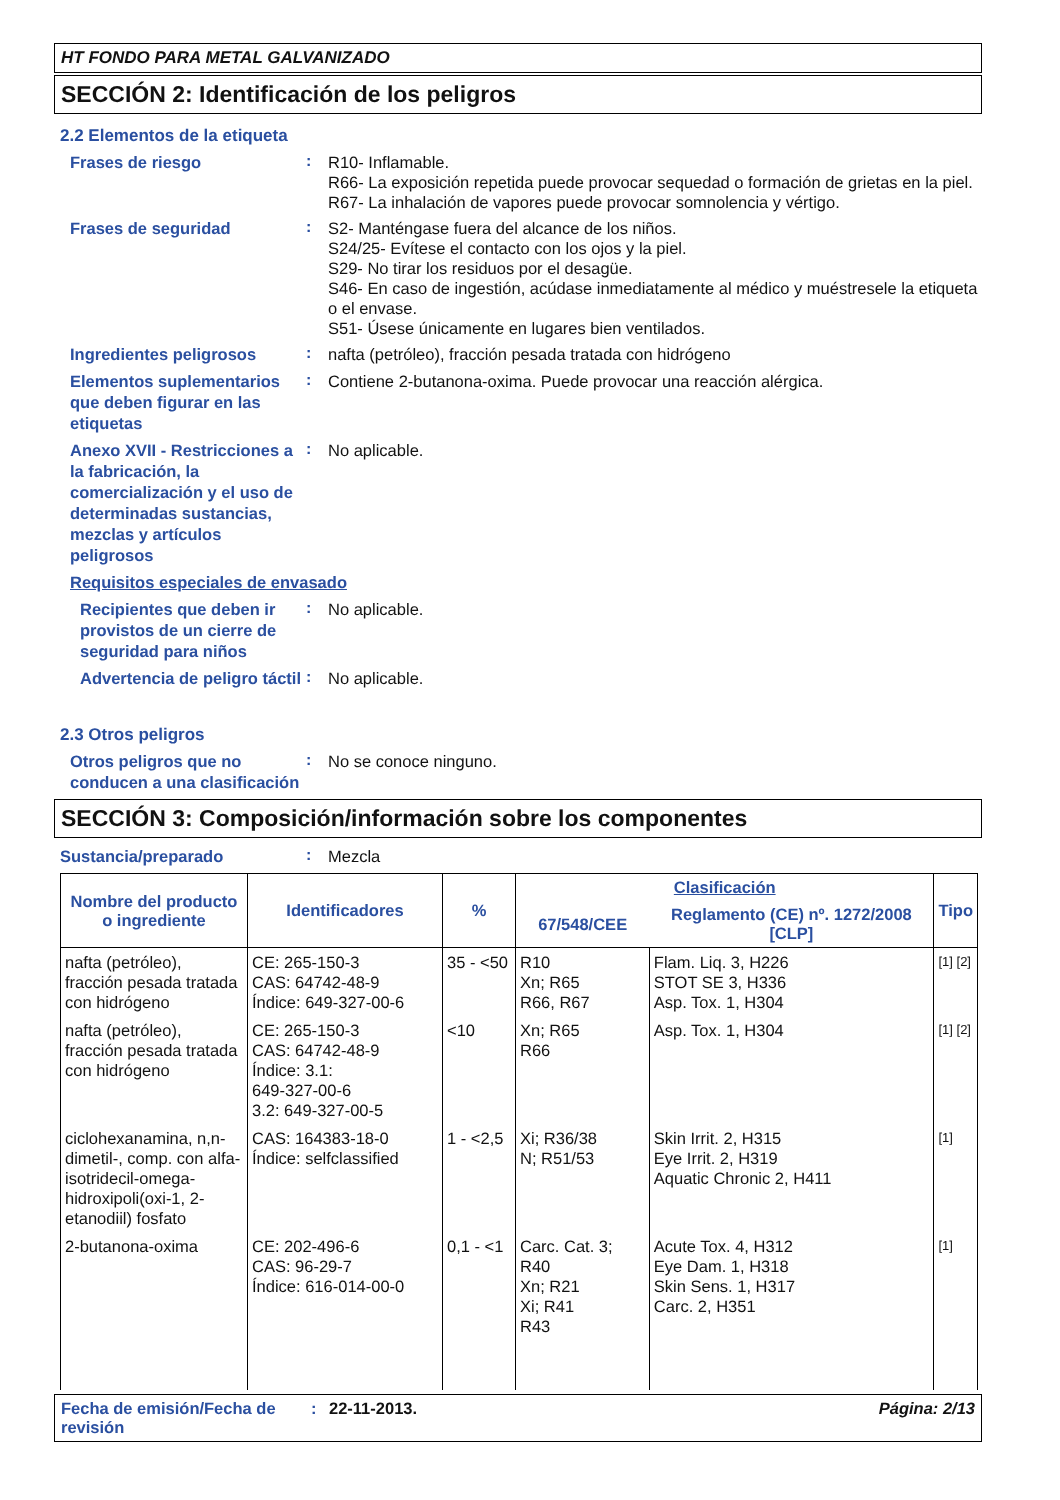HT FONDO PARA METAL GALVANIZADO
SECCIÓN 2: Identificación de los peligros
2.2 Elementos de la etiqueta
Frases de riesgo
:
R10- Inflamable.
R66- La exposición repetida puede provocar sequedad o formación de grietas en la piel.
R67- La inhalación de vapores puede provocar somnolencia y vértigo.
Frases de seguridad
:
S2- Manténgase fuera del alcance de los niños.
S24/25- Evítese el contacto con los ojos y la piel.
S29- No tirar los residuos por el desagüe.
S46- En caso de ingestión, acúdase inmediatamente al médico y muéstresele la etiqueta o el envase.
S51- Úsese únicamente en lugares bien ventilados.
Ingredientes peligrosos
:
nafta (petróleo), fracción pesada tratada con hidrógeno
Elementos suplementarios que deben figurar en las etiquetas
:
Contiene 2-butanona-oxima. Puede provocar una reacción alérgica.
Anexo XVII - Restricciones a la fabricación, la comercialización y el uso de determinadas sustancias, mezclas y artículos peligrosos
:
No aplicable.
Requisitos especiales de envasado
Recipientes que deben ir provistos de un cierre de seguridad para niños
:
No aplicable.
Advertencia de peligro táctil
:
No aplicable.
2.3 Otros peligros
Otros peligros que no conducen a una clasificación
:
No se conoce ninguno.
SECCIÓN 3: Composición/información sobre los componentes
Sustancia/preparado
:
Mezcla
| Nombre del producto o ingrediente | Identificadores | % | Clasificación | | Tipo |
| --- | --- | --- | --- | --- | --- |
| | | | 67/548/CEE | Reglamento (CE) nº. 1272/2008 [CLP] | |
| nafta (petróleo), fracción pesada tratada con hidrógeno | CE: 265-150-3 CAS: 64742-48-9 Índice: 649-327-00-6 | 35 - <50 | R10 Xn; R65 R66, R67 | Flam. Liq. 3, H226 STOT SE 3, H336 Asp. Tox. 1, H304 | [1] [2] |
| nafta (petróleo), fracción pesada tratada con hidrógeno | CE: 265-150-3 CAS: 64742-48-9 Índice: 3.1: 649-327-00-6 3.2: 649-327-00-5 | <10 | Xn; R65 R66 | Asp. Tox. 1, H304 | [1] [2] |
| ciclohexanamina, n,n-dimetil-, comp. con alfa-isotridecil-omega-hidroxipoli(oxi-1, 2-etanodiil) fosfato | CAS: 164383-18-0 Índice: selfclassified | 1 - <2,5 | Xi; R36/38 N; R51/53 | Skin Irrit. 2, H315 Eye Irrit. 2, H319 Aquatic Chronic 2, H411 | [1] |
| 2-butanona-oxima | CE: 202-496-6 CAS: 96-29-7 Índice: 616-014-00-0 | 0,1 - <1 | Carc. Cat. 3; R40 Xn; R21 Xi; R41 R43 | Acute Tox. 4, H312 Eye Dam. 1, H318 Skin Sens. 1, H317 Carc. 2, H351 | [1] |
Fecha de emisión/Fecha de revisión
: 22-11-2013. Página: 2/13